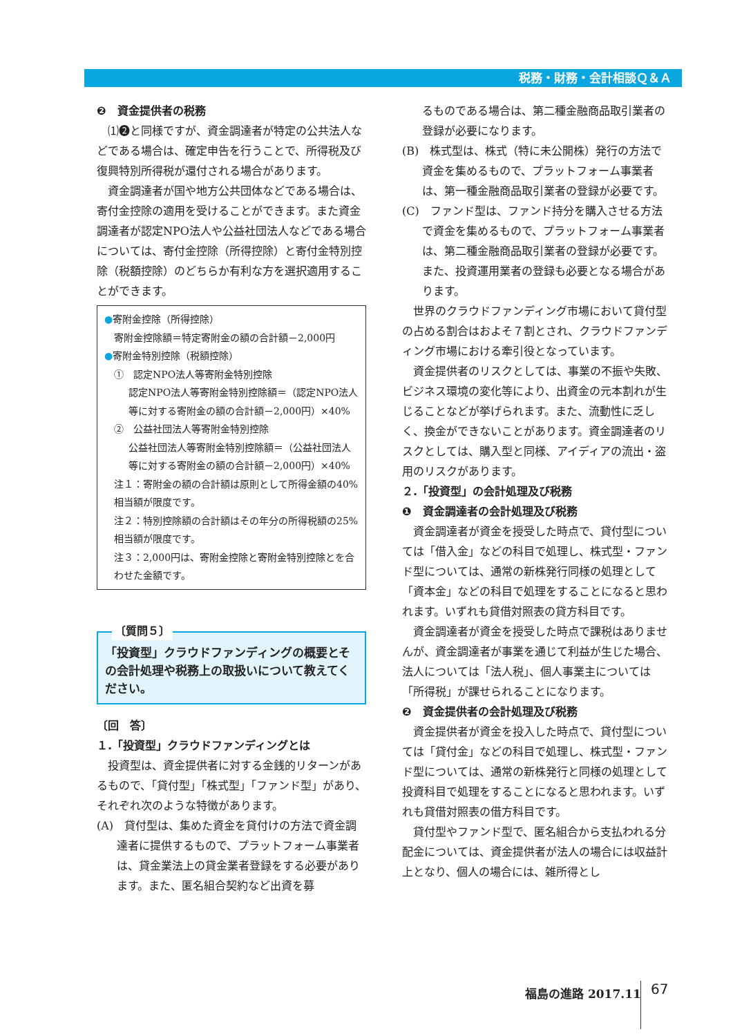税務・財務・会計相談Ｑ＆Ａ
❷　資金提供者の税務
⑴❷と同様ですが、資金調達者が特定の公共法人などである場合は、確定申告を行うことで、所得税及び復興特別所得税が還付される場合があります。
資金調達者が国や地方公共団体などである場合は、寄付金控除の適用を受けることができます。また資金調達者が認定NPO法人や公益社団法人などである場合については、寄付金控除（所得控除）と寄付金特別控除（税額控除）のどちらか有利な方を選択適用することができます。
●寄附金控除（所得控除）
寄附金控除額＝特定寄附金の額の合計額－2,000円
●寄附金特別控除（税額控除）
①　認定NPO法人等寄附金特別控除
認定NPO法人等寄附金特別控除額＝（認定NPO法人等に対する寄附金の額の合計額－2,000円）×40%
②　公益社団法人等寄附金特別控除
公益社団法人等寄附金特別控除額＝（公益社団法人等に対する寄附金の額の合計額－2,000円）×40%
注１：寄附金の額の合計額は原則として所得金額の40%相当額が限度です。
注２：特別控除額の合計額はその年分の所得税額の25%相当額が限度です。
注３：2,000円は、寄附金控除と寄附金特別控除とを合わせた金額です。
〔質問５〕
「投資型」クラウドファンディングの概要とその会計処理や税務上の取扱いについて教えてください。
〔回　答〕
１.「投資型」クラウドファンディングとは
投資型は、資金提供者に対する金銭的リターンがあるもので、「貸付型」「株式型」「ファンド型」があり、それぞれ次のような特徴があります。
(A)　貸付型は、集めた資金を貸付けの方法で資金調達者に提供するもので、プラットフォーム事業者は、貸金業法上の貸金業者登録をする必要があります。また、匿名組合契約など出資を募
るものである場合は、第二種金融商品取引業者の登録が必要になります。
(B)　株式型は、株式（特に未公開株）発行の方法で資金を集めるもので、プラットフォーム事業者は、第一種金融商品取引業者の登録が必要です。
(C)　ファンド型は、ファンド持分を購入させる方法で資金を集めるもので、プラットフォーム事業者は、第二種金融商品取引業者の登録が必要です。また、投資運用業者の登録も必要となる場合があります。
世界のクラウドファンディング市場において貸付型の占める割合はおよそ７割とされ、クラウドファンディング市場における牽引役となっています。
資金提供者のリスクとしては、事業の不振や失敗、ビジネス環境の変化等により、出資金の元本割れが生じることなどが挙げられます。また、流動性に乏しく、換金ができないことがあります。資金調達者のリスクとしては、購入型と同様、アイディアの流出・盗用のリスクがあります。
２.「投資型」の会計処理及び税務
❶　資金調達者の会計処理及び税務
資金調達者が資金を授受した時点で、貸付型については「借入金」などの科目で処理し、株式型・ファンド型については、通常の新株発行同様の処理として「資本金」などの科目で処理をすることになると思われます。いずれも貸借対照表の貸方科目です。
資金調達者が資金を授受した時点で課税はありませんが、資金調達者が事業を通じて利益が生じた場合、法人については「法人税」、個人事業主については「所得税」が課せられることになります。
❷　資金提供者の会計処理及び税務
資金提供者が資金を投入した時点で、貸付型については「貸付金」などの科目で処理し、株式型・ファンド型については、通常の新株発行と同様の処理として投資科目で処理をすることになると思われます。いずれも貸借対照表の借方科目です。
貸付型やファンド型で、匿名組合から支払われる分配金については、資金提供者が法人の場合には収益計上となり、個人の場合には、雑所得とし
福島の進路 2017.11 67